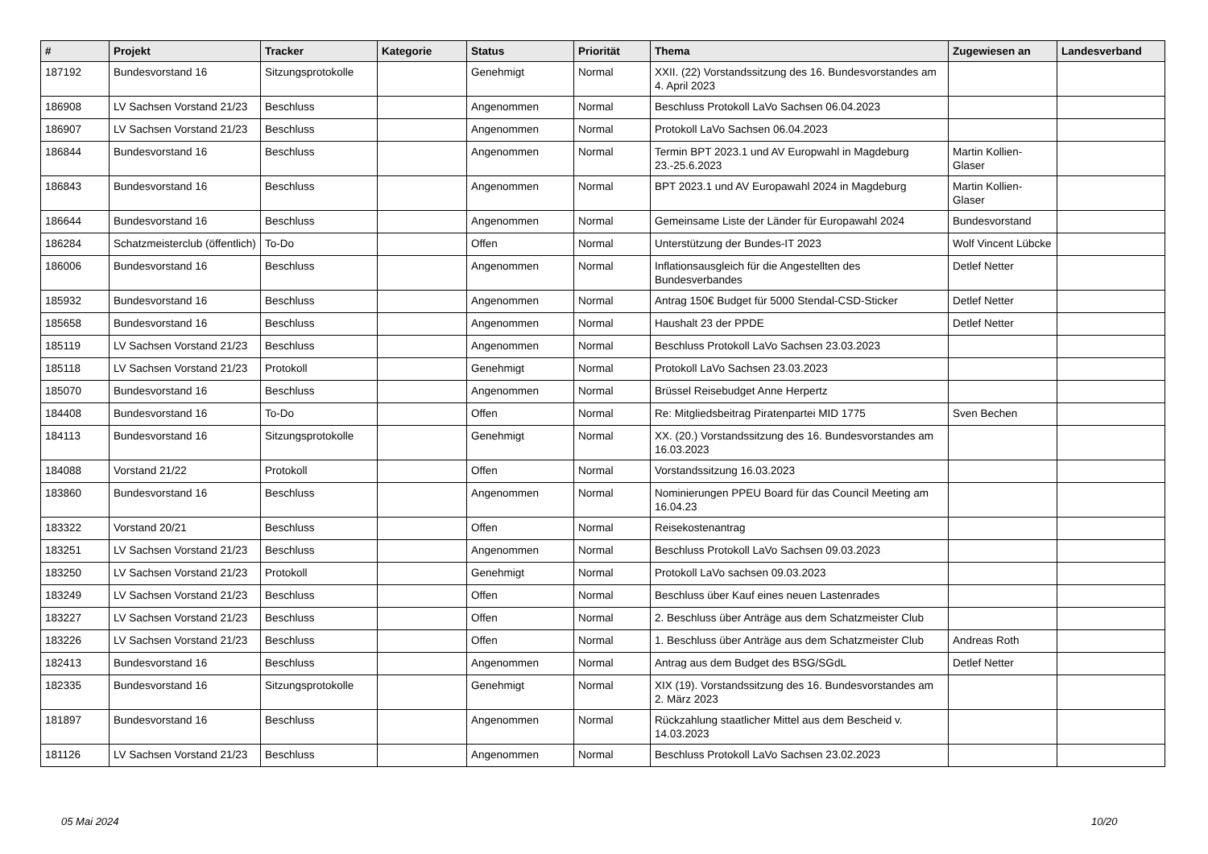| # | Projekt | Tracker | Kategorie | Status | Priorität | Thema | Zugewiesen an | Landesverband |
| --- | --- | --- | --- | --- | --- | --- | --- | --- |
| 187192 | Bundesvorstand 16 | Sitzungsprotokolle | | Genehmigt | Normal | XXII. (22) Vorstandssitzung des 16. Bundesvorstandes am 4. April 2023 | | |
| 186908 | LV Sachsen Vorstand 21/23 | Beschluss | | Angenommen | Normal | Beschluss Protokoll LaVo Sachsen 06.04.2023 | | |
| 186907 | LV Sachsen Vorstand 21/23 | Beschluss | | Angenommen | Normal | Protokoll LaVo Sachsen 06.04.2023 | | |
| 186844 | Bundesvorstand 16 | Beschluss | | Angenommen | Normal | Termin BPT 2023.1 und AV Europwahl in Magdeburg 23.-25.6.2023 | Martin Kollien-Glaser | |
| 186843 | Bundesvorstand 16 | Beschluss | | Angenommen | Normal | BPT 2023.1 und AV Europawahl 2024 in Magdeburg | Martin Kollien-Glaser | |
| 186644 | Bundesvorstand 16 | Beschluss | | Angenommen | Normal | Gemeinsame Liste der Länder für Europawahl 2024 | Bundesvorstand | |
| 186284 | Schatzmeisterclub (öffentlich) | To-Do | | Offen | Normal | Unterstützung der Bundes-IT 2023 | Wolf Vincent Lübcke | |
| 186006 | Bundesvorstand 16 | Beschluss | | Angenommen | Normal | Inflationsausgleich für die Angestellten des Bundesverbandes | Detlef Netter | |
| 185932 | Bundesvorstand 16 | Beschluss | | Angenommen | Normal | Antrag 150€ Budget für 5000 Stendal-CSD-Sticker | Detlef Netter | |
| 185658 | Bundesvorstand 16 | Beschluss | | Angenommen | Normal | Haushalt 23 der PPDE | Detlef Netter | |
| 185119 | LV Sachsen Vorstand 21/23 | Beschluss | | Angenommen | Normal | Beschluss Protokoll LaVo Sachsen 23.03.2023 | | |
| 185118 | LV Sachsen Vorstand 21/23 | Protokoll | | Genehmigt | Normal | Protokoll LaVo Sachsen 23.03.2023 | | |
| 185070 | Bundesvorstand 16 | Beschluss | | Angenommen | Normal | Brüssel Reisebudget Anne Herpertz | | |
| 184408 | Bundesvorstand 16 | To-Do | | Offen | Normal | Re: Mitgliedsbeitrag Piratenpartei MID 1775 | Sven Bechen | |
| 184113 | Bundesvorstand 16 | Sitzungsprotokolle | | Genehmigt | Normal | XX. (20.) Vorstandssitzung des 16. Bundesvorstandes am 16.03.2023 | | |
| 184088 | Vorstand 21/22 | Protokoll | | Offen | Normal | Vorstandssitzung 16.03.2023 | | |
| 183860 | Bundesvorstand 16 | Beschluss | | Angenommen | Normal | Nominierungen PPEU Board für das Council Meeting am 16.04.23 | | |
| 183322 | Vorstand 20/21 | Beschluss | | Offen | Normal | Reisekostenantrag | | |
| 183251 | LV Sachsen Vorstand 21/23 | Beschluss | | Angenommen | Normal | Beschluss Protokoll LaVo Sachsen 09.03.2023 | | |
| 183250 | LV Sachsen Vorstand 21/23 | Protokoll | | Genehmigt | Normal | Protokoll LaVo sachsen 09.03.2023 | | |
| 183249 | LV Sachsen Vorstand 21/23 | Beschluss | | Offen | Normal | Beschluss über Kauf eines neuen Lastenrades | | |
| 183227 | LV Sachsen Vorstand 21/23 | Beschluss | | Offen | Normal | 2. Beschluss über Anträge aus dem Schatzmeister Club | | |
| 183226 | LV Sachsen Vorstand 21/23 | Beschluss | | Offen | Normal | 1. Beschluss über Anträge aus dem Schatzmeister Club | Andreas Roth | |
| 182413 | Bundesvorstand 16 | Beschluss | | Angenommen | Normal | Antrag aus dem Budget des BSG/SGdL | Detlef Netter | |
| 182335 | Bundesvorstand 16 | Sitzungsprotokolle | | Genehmigt | Normal | XIX (19). Vorstandssitzung des 16. Bundesvorstandes am 2. März 2023 | | |
| 181897 | Bundesvorstand 16 | Beschluss | | Angenommen | Normal | Rückzahlung staatlicher Mittel aus dem Bescheid v. 14.03.2023 | | |
| 181126 | LV Sachsen Vorstand 21/23 | Beschluss | | Angenommen | Normal | Beschluss Protokoll LaVo Sachsen 23.02.2023 | | |
05 Mai 2024 10/20